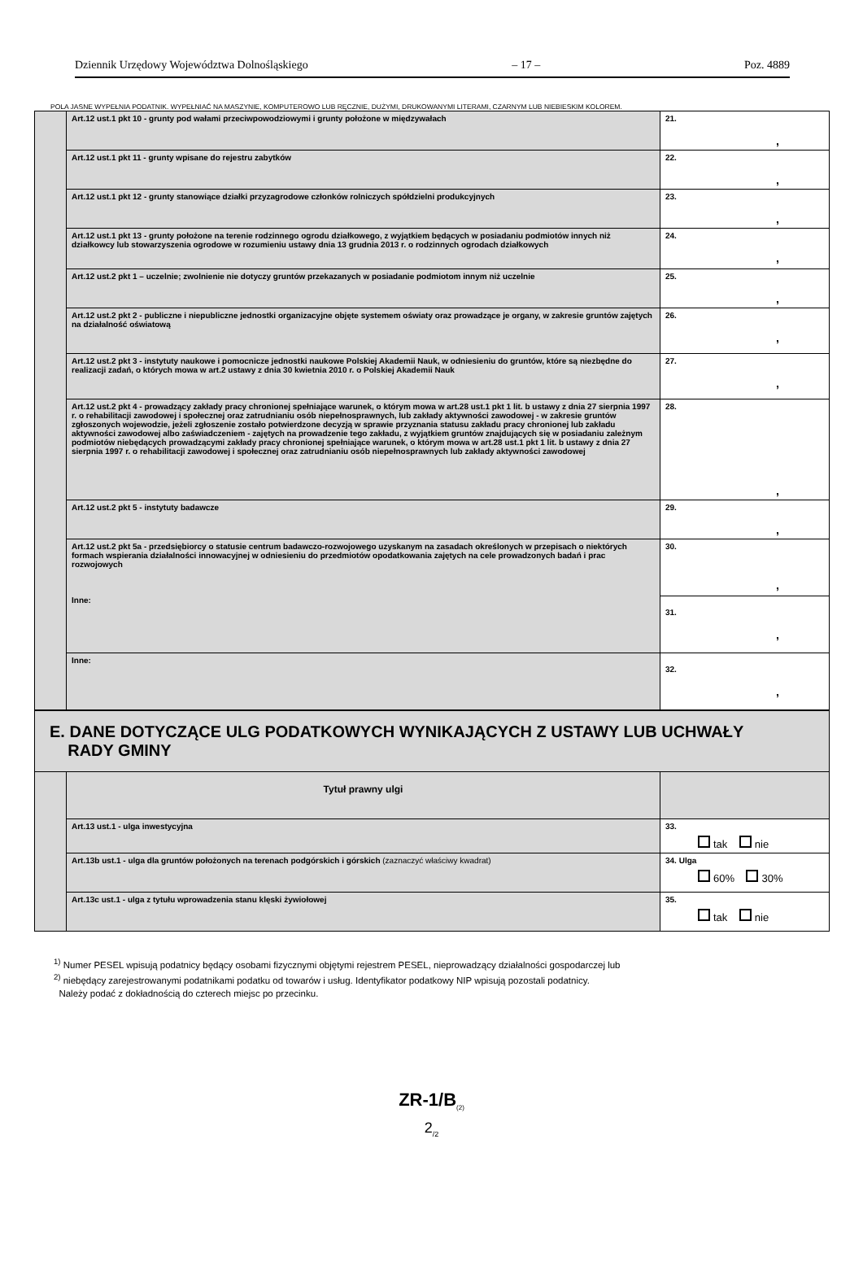Dziennik Urzędowy Województwa Dolnośląskiego – 17 – Poz. 4889
POLA JASNE WYPEŁNIA PODATNIK. WYPEŁNIAĆ NA MASZYNIE, KOMPUTEROWO LUB RĘCZNIE, DUŻYMI, DRUKOWANYMI LITERAMI, CZARNYM LUB NIEBIESKIM KOLOREM.
| | Art.12 ust.1 pkt 10 - grunty pod wałami przeciwpowodziowymi i grunty położone w międzywałach | 21. , |
| | Art.12 ust.1 pkt 11 - grunty wpisane do rejestru zabytków | 22. , |
| | Art.12 ust.1 pkt 12 - grunty stanowiące działki przyzagrodowe członków rolniczych spółdzielni produkcyjnych | 23. , |
| | Art.12 ust.1 pkt 13 - grunty położone na terenie rodzinnego ogrodu działkowego, z wyjątkiem będących w posiadaniu podmiotów innych niż działkowcy lub stowarzyszenia ogrodowe w rozumieniu ustawy dnia 13 grudnia 2013 r. o rodzinnych ogrodach działkowych | 24. , |
| | Art.12 ust.2 pkt 1 – uczelnie; zwolnienie nie dotyczy gruntów przekazanych w posiadanie podmiotom innym niż uczelnie | 25. , |
| | Art.12 ust.2 pkt 2 - publiczne i niepubliczne jednostki organizacyjne objęte systemem oświaty oraz prowadzące je organy, w zakresie gruntów zajętych na działalność oświatową | 26. , |
| | Art.12 ust.2 pkt 3 - instytuty naukowe i pomocnicze jednostki naukowe Polskiej Akademii Nauk, w odniesieniu do gruntów, które są niezbędne do realizacji zadań, o których mowa w art.2 ustawy z dnia 30 kwietnia 2010 r. o Polskiej Akademii Nauk | 27. , |
| | Art.12 ust.2 pkt 4 - prowadzący zakłady pracy chronionej spełniające warunek, o którym mowa w art.28 ust.1 pkt 1 lit. b ustawy z dnia 27 sierpnia 1997 r. o rehabilitacji zawodowej i społecznej oraz zatrudnianiu osób niepełnosprawnych, lub zakłady aktywności zawodowej - w zakresie gruntów zgłoszonych wojewodzie, jeżeli zgłoszenie zostało potwierdzone decyzją w sprawie przyznania statusu zakładu pracy chronionej lub zakładu aktywności zawodowej albo zaświadczeniem - zajętych na prowadzenie tego zakładu, z wyjątkiem gruntów znajdujących się w posiadaniu zależnym podmiotów niebędących prowadzącymi zakłady pracy chronionej spełniające warunek, o którym mowa w art.28 ust.1 pkt 1 lit. b ustawy z dnia 27 sierpnia 1997 r. o rehabilitacji zawodowej i społecznej oraz zatrudnianiu osób niepełnosprawnych lub zakłady aktywności zawodowej | 28. , |
| | Art.12 ust.2 pkt 5 - instytuty badawcze | 29. , |
| | Art.12 ust.2 pkt 5a - przedsiębiorcy o statusie centrum badawczo-rozwojowego uzyskanym na zasadach określonych w przepisach o niektórych formach wspierania działalności innowacyjnej w odniesieniu do przedmiotów opodatkowania zajętych na cele prowadzonych badań i prac rozwojowych Inne: | 30. , |
| | | 31. , |
| | Inne: | 32. , |
| E. DANE DOTYCZĄCE ULG PODATKOWYCH WYNIKAJĄCYCH Z USTAWY LUB UCHWAŁY RADY GMINY | | |
| | Tytuł prawny ulgi | |
| | Art.13 ust.1 - ulga inwestycyjna | 33. tak nie |
| | Art.13b ust.1 - ulga dla gruntów położonych na terenach podgórskich i górskich (zaznaczyć właściwy kwadrat) | 34. Ulga 60% 30% |
| | Art.13c ust.1 - ulga z tytułu wprowadzenia stanu klęski żywiołowej | 35. tak nie |
<sup>1)</sup> Numer PESEL wpisują podatnicy będący osobami fizycznymi objętymi rejestrem PESEL, nieprowadzący działalności gospodarczej lub
<sup>2)</sup> niebędący zarejestrowanymi podatnikami podatku od towarów i usług. Identyfikator podatkowy NIP wpisują pozostali podatnicy.
Należy podać z dokładnością do czterech miejsc po przecinku.
ZR-1/B<sub>(2)</sub>
2<sub>/2</sub>